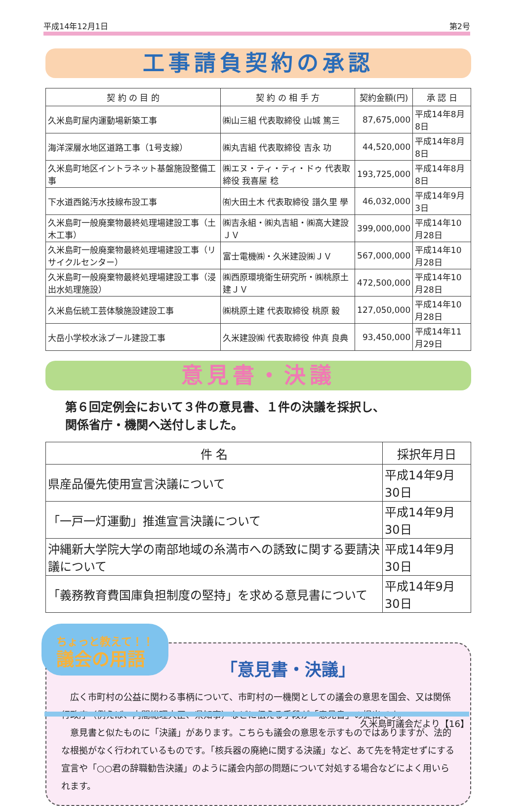平成14年12月1日 第2号
工事請負契約の承認
| 契 約 の 目 的 | 契 約 の 相 手 方 | 契約金額(円) | 承 認 日 |
| --- | --- | --- | --- |
| 久米島町屋内運動場新築工事 | ㈱山三組 代表取締役 山城 篤三 | 87,675,000 | 平成14年8月8日 |
| 海洋深層水地区道路工事（1号支線） | ㈱丸吉組 代表取締役 吉永 功 | 44,520,000 | 平成14年8月8日 |
| 久米島町地区イントラネット基盤施設整備工事 | ㈱エヌ・ティ・ティ・ドゥ 代表取締役 我喜屋 稔 | 193,725,000 | 平成14年8月8日 |
| 下水道西銘汚水技線布設工事 | ㈲大田土木 代表取締役 譜久里 學 | 46,032,000 | 平成14年9月3日 |
| 久米島町一般廃棄物最終処理場建設工事（土木工事） | ㈱吉永組・㈱丸吉組・㈱高大建設ＪＶ | 399,000,000 | 平成14年10月28日 |
| 久米島町一般廃棄物最終処理場建設工事（リサイクルセンター） | 富士電機㈱・久米建設㈱ＪＶ | 567,000,000 | 平成14年10月28日 |
| 久米島町一般廃棄物最終処理場建設工事（浸出水処理施設） | ㈱西原環境衛生研究所・㈱桃原土建ＪＶ | 472,500,000 | 平成14年10月28日 |
| 久米島伝統工芸体験施設建設工事 | ㈱桃原土建 代表取締役 桃原 毅 | 127,050,000 | 平成14年10月28日 |
| 大岳小学校水泳プール建設工事 | 久米建設㈱ 代表取締役 仲真 良典 | 93,450,000 | 平成14年11月29日 |
意見書・決議
第６回定例会において３件の意見書、１件の決議を採択し、
関係省庁・機関へ送付しました。
| 件 名 | 採択年月日 |
| --- | --- |
| 県産品優先使用宣言決議について | 平成14年9月30日 |
| 「一戸一灯運動」推進宣言決議について | 平成14年9月30日 |
| 沖縄新大学院大学の南部地域の糸満市への誘致に関する要請決議について | 平成14年9月30日 |
| 「義務教育費国庫負担制度の堅持」を求める意見書について | 平成14年9月30日 |
ちょっと教えて！！
議会の用語
「意見書・決議」
　広く市町村の公益に関わる事柄について、市町村の一機関としての議会の意思を国会、又は関係行政庁（例えば、内閣総理大臣、県知事）などに伝える手段が「意見書」の提出です。
　意見書と似たものに「決議」があります。こちらも議会の意思を示すものではありますが、法的な根拠がなく行われているものです。「核兵器の廃絶に関する決議」など、あて先を特定せずにする宣言や「○○君の辞職勧告決議」のように議会内部の問題について対処する場合などによく用いられます。
久米島町議会だより【16】